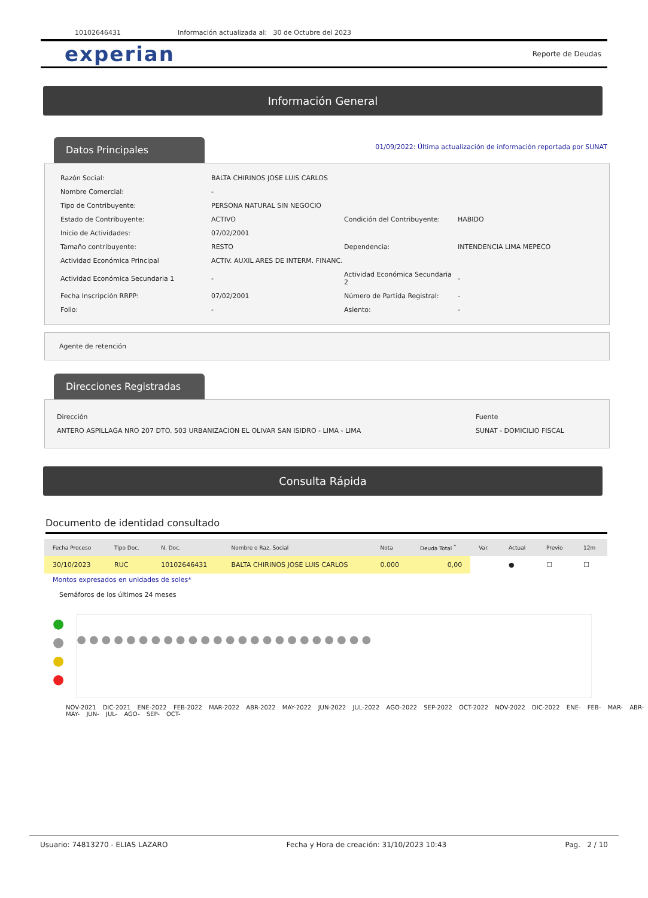10102646431 Información actualizada al: 30 de Octubre del 2023
experian
Reporte de Deudas
Información General
Datos Principales
01/09/2022: Última actualización de información reportada por SUNAT
| Razón Social: | BALTA CHIRINOS JOSE LUIS CARLOS | | |
| Nombre Comercial: | - | | |
| Tipo de Contribuyente: | PERSONA NATURAL SIN NEGOCIO | | |
| Estado de Contribuyente: | ACTIVO | Condición del Contribuyente: | HABIDO |
| Inicio de Actividades: | 07/02/2001 | | |
| Tamaño contribuyente: | RESTO | Dependencia: | INTENDENCIA LIMA MEPECO |
| Actividad Económica Principal | ACTIV. AUXIL ARES DE INTERM. FINANC. | | |
| Actividad Económica Secundaria 1 | - | Actividad Económica Secundaria 2 | - |
| Fecha Inscripción RRPP: | 07/02/2001 | Número de Partida Registral: | - |
| Folio: | - | Asiento: | - |
Agente de retención
Direcciones Registradas
| Dirección | Fuente |
| ANTERO ASPILLAGA NRO 207 DTO. 503 URBANIZACION EL OLIVAR SAN ISIDRO - LIMA - LIMA | SUNAT - DOMICILIO FISCAL |
Consulta Rápida
Documento de identidad consultado
| Fecha Proceso | Tipo Doc. | N. Doc. | Nombre o Raz. Social | Nota | Deuda Total <sup>*</sup> | Var. | Actual | Previo | 12m |
| --- | --- | --- | --- | --- | --- | --- | --- | --- | --- |
| 30/10/2023 | RUC | 10102646431 | BALTA CHIRINOS JOSE LUIS CARLOS | 0.000 | 0,00 | | ● | ☐ | ☐ |
Montos expresados en unidades de soles*
Semáforos de los últimos 24 meses
●
●
●
●
●●●●●●●●●●●●●●●●●●●●●●●●
NOV-2021 DIC-2021 ENE-2022 FEB-2022 MAR-2022 ABR-2022 MAY-2022 JUN-2022 JUL-2022 AGO-2022 SEP-2022 OCT-2022 NOV-2022 DIC-2022 ENE- FEB- MAR- ABR- MAY- JUN- JUL- AGO- SEP- OCT-
Usuario: 74813270 - ELIAS LAZARO Fecha y Hora de creación: 31/10/2023 10:43 Pag. 2 / 10